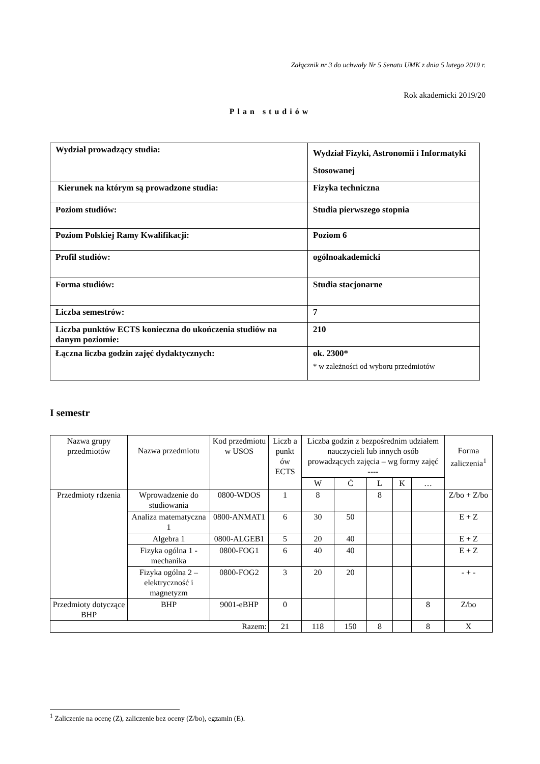Załącznik nr 3 do uchwały Nr 5 Senatu UMK z dnia 5 lutego 2019 r.
Rok akademicki 2019/20
Plan studiów
| Wydział prowadzący studia: | Wydział Fizyki, Astronomii i Informatyki Stosowanej |
| Kierunek na którym są prowadzone studia: | Fizyka techniczna |
| Poziom studiów: | Studia pierwszego stopnia |
| Poziom Polskiej Ramy Kwalifikacji: | Poziom 6 |
| Profil studiów: | ogólnoakademicki |
| Forma studiów: | Studia stacjonarne |
| Liczba semestrów: | 7 |
| Liczba punktów ECTS konieczna do ukończenia studiów na danym poziomie: | 210 |
| Łączna liczba godzin zajęć dydaktycznych: | ok. 2300* * w zależności od wyboru przedmiotów |
I semestr
| Nazwa grupy przedmiotów | Nazwa przedmiotu | Kod przedmiotu w USOS | Liczb a punkt ów ECTS | Liczba godzin z bezpośrednim udziałem nauczycieli lub innych osób prowadzących zajęcia – wg formy zajęć ---- | | | | | Forma zaliczenia<sup>1</sup> |
| --- | --- | --- | --- | --- | --- | --- | --- | --- | --- |
| | | | | W | Ć | L | K | … | |
| Przedmioty rdzenia | Wprowadzenie do studiowania | 0800-WDOS | 1 | 8 | | 8 | | | Z/bo + Z/bo |
| | Analiza matematyczna 1 | 0800-ANMAT1 | 6 | 30 | 50 | | | | E + Z |
| | Algebra 1 | 0800-ALGEB1 | 5 | 20 | 40 | | | | E + Z |
| | Fizyka ogólna 1 - mechanika | 0800-FOG1 | 6 | 40 | 40 | | | | E + Z |
| | Fizyka ogólna 2 – elektryczność i magnetyzm | 0800-FOG2 | 3 | 20 | 20 | | | | - + - |
| Przedmioty dotyczące BHP | BHP | 9001-eBHP | 0 | | | | | 8 | Z/bo |
| Razem: | | | 21 | 118 | 150 | 8 | | 8 | X |
<sup>1</sup> Zaliczenie na ocenę (Z), zaliczenie bez oceny (Z/bo), egzamin (E).